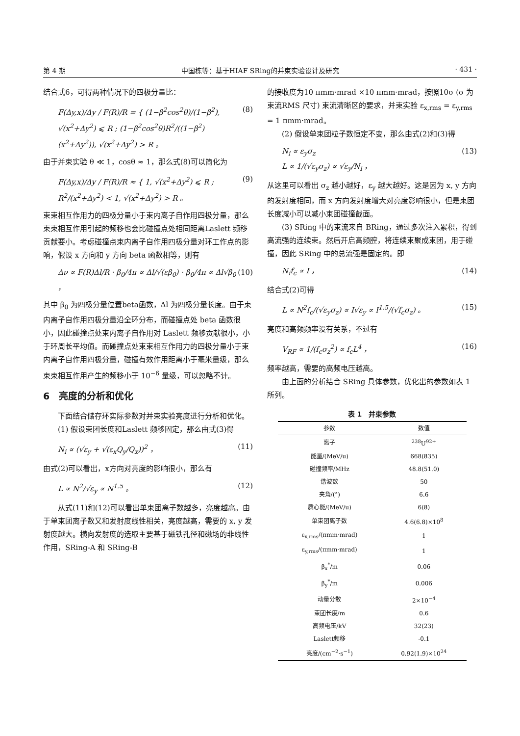第 4 期 中国栋等：基于HIAF SRing的并束实验设计及研究 · 431 ·
结合式6，可得两种情况下的四极分量比：
F(Δy,x)/Δy / F(R)/R = { (1−β<sup>2</sup>cos<sup>2</sup>θ)/(1−β<sup>2</sup>), √(x<sup>2</sup>+Δy<sup>2</sup>) ⩽ R ; (1−β<sup>2</sup>cos<sup>2</sup>θ)R<sup>2</sup>/((1−β<sup>2</sup>)(x<sup>2</sup>+Δy<sup>2</sup>)), √(x<sup>2</sup>+Δy<sup>2</sup>) > R 。 (8)
由于并束实验 θ ≪ 1，cosθ ≈ 1，那么式(8)可以简化为
F(Δy,x)/Δy / F(R)/R ≈ { 1, √(x<sup>2</sup>+Δy<sup>2</sup>) ⩽ R ; R<sup>2</sup>/(x<sup>2</sup>+Δy<sup>2</sup>) < 1, √(x<sup>2</sup>+Δy<sup>2</sup>) > R 。 (9)
束束相互作用力的四极分量小于束内离子自作用四极分量，那么束束相互作用引起的频移也会比碰撞点处相同距离Laslett 频移贡献要小。考虑碰撞点束内离子自作用四极分量对环工作点的影响，假设 x 方向和 y 方向 beta 函数相等，则有
Δν ∝ F(R)Δl/R · β<sub>0</sub>/4π ∝ Δl/√(εβ<sub>0</sub>) · β<sub>0</sub>/4π ∝ Δl√β<sub>0</sub> ， (10)
其中 β<sub>0</sub> 为四极分量位置beta函数，Δl 为四极分量长度。由于束内离子自作用四极分量沿全环分布，而碰撞点处 beta 函数很小，因此碰撞点处束内离子自作用对 Laslett 频移贡献很小，小于环周长平均值。而碰撞点处束束相互作用力的四极分量小于束内离子自作用四极分量，碰撞有效作用距离小于毫米量级，那么束束相互作用产生的频移小于 10<sup>−6</sup> 量级，可以忽略不计。
6　亮度的分析和优化
下面结合储存环实际参数对并束实验亮度进行分析和优化。
(1) 假设束团长度和Laslett 频移固定，那么由式(3)得
N<sub>i</sub> ∝ (√ε<sub>y</sub> + √(ε<sub>x</sub>Q<sub>y</sub>/Q<sub>x</sub>))<sup>2</sup> ， (11)
由式(2)可以看出，x方向对亮度的影响很小，那么有
L ∝ N<sup>2</sup>/√ε<sub>y</sub> ∝ N<sup>1.5</sup> 。 (12)
从式(11)和(12)可以看出单束团离子数越多，亮度越高。由于单束团离子数又和发射度线性相关，亮度越高，需要的 x, y 发射度越大。横向发射度的选取主要基于磁铁孔径和磁场的非线性作用，SRing-A 和 SRing-B
的接收度为10 πmm·mrad ×10 πmm·mrad，按照10σ (σ 为束流RMS 尺寸) 束流清晰区的要求，并束实验 ε<sub>x,rms</sub> = ε<sub>y,rms</sub> = 1 πmm·mrad。
(2) 假设单束团粒子数恒定不变，那么由式(2)和(3)得
N<sub>i</sub> ∝ ε<sub>y</sub>σ<sub>z</sub>
L ∝ 1/(√ε<sub>y</sub>σ<sub>z</sub>) ∝ √ε<sub>y</sub>/N<sub>i</sub> ， (13)
从这里可以看出 σ<sub>z</sub> 越小越好，ε<sub>y</sub> 越大越好。这是因为 x, y 方向的发射度相同，而 x 方向发射度增大对亮度影响很小，但是束团长度减小可以减小束团碰撞截面。
(3) SRing 中的束流来自 BRing，通过多次注入累积，得到高流强的连续束。然后开启高频腔，将连续束聚成束团，用于碰撞，因此 SRing 中的总流强是固定的。即
N<sub>i</sub>f<sub>c</sub> ∝ I ， (14)
结合式(2)可得
L ∝ N<sup>2</sup>f<sub>c</sub>/(√ε<sub>y</sub>σ<sub>z</sub>) ∝ I√ε<sub>y</sub> ∝ I<sup>1.5</sup>/(√f<sub>c</sub>σ<sub>z</sub>) 。 (15)
亮度和高频频率没有关系，不过有
V<sub>RF</sub> ∝ 1/(f<sub>c</sub>σ<sub>z</sub><sup>2</sup>) ∝ f<sub>c</sub>L<sup>4</sup> ， (16)
频率越高，需要的高频电压越高。
由上面的分析结合 SRing 具体参数，优化出的参数如表 1 所列。
表 1　并束参数
| 参数 | 数值 |
| --- | --- |
| 离子 | <sup>238</sup>U<sup>92+</sup> |
| 能量/(MeV/u) | 668(835) |
| 碰撞频率/MHz | 48.8(51.0) |
| 谐波数 | 50 |
| 夹角/(°) | 6.6 |
| 质心能/(MeV/u) | 6(8) |
| 单束团离子数 | 4.6(6.8)×10<sup>8</sup> |
| ε<sub>x,rms</sub>/(πmm·mrad) | 1 |
| ε<sub>y,rms</sub>/(πmm·mrad) | 1 |
| β<sub>x</sub><sup>*</sup>/m | 0.06 |
| β<sub>y</sub><sup>*</sup>/m | 0.006 |
| 动量分散 | 2×10<sup>−4</sup> |
| 束团长度/m | 0.6 |
| 高频电压/kV | 32(23) |
| Laslett频移 | -0.1 |
| 亮度/(cm<sup>−2</sup>·s<sup>−1</sup>) | 0.92(1.9)×10<sup>24</sup> |